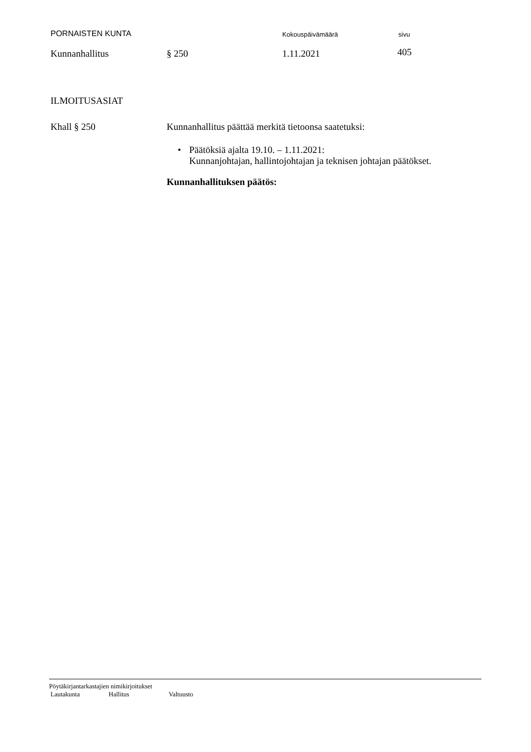PORNAISTEN KUNTA Kokouspäivämäärä sivu
Kunnanhallitus § 250 1.11.2021 405
ILMOITUSASIAT
Khall § 250 Kunnanhallitus päättää merkitä tietoonsa saatetuksi:
• Päätöksiä ajalta 19.10. – 1.11.2021:
Kunnanjohtajan, hallintojohtajan ja teknisen johtajan päätökset.
Kunnanhallituksen päätös:
Pöytäkirjantarkastajien nimikirjoitukset
Lautakunta Hallitus Valtuusto